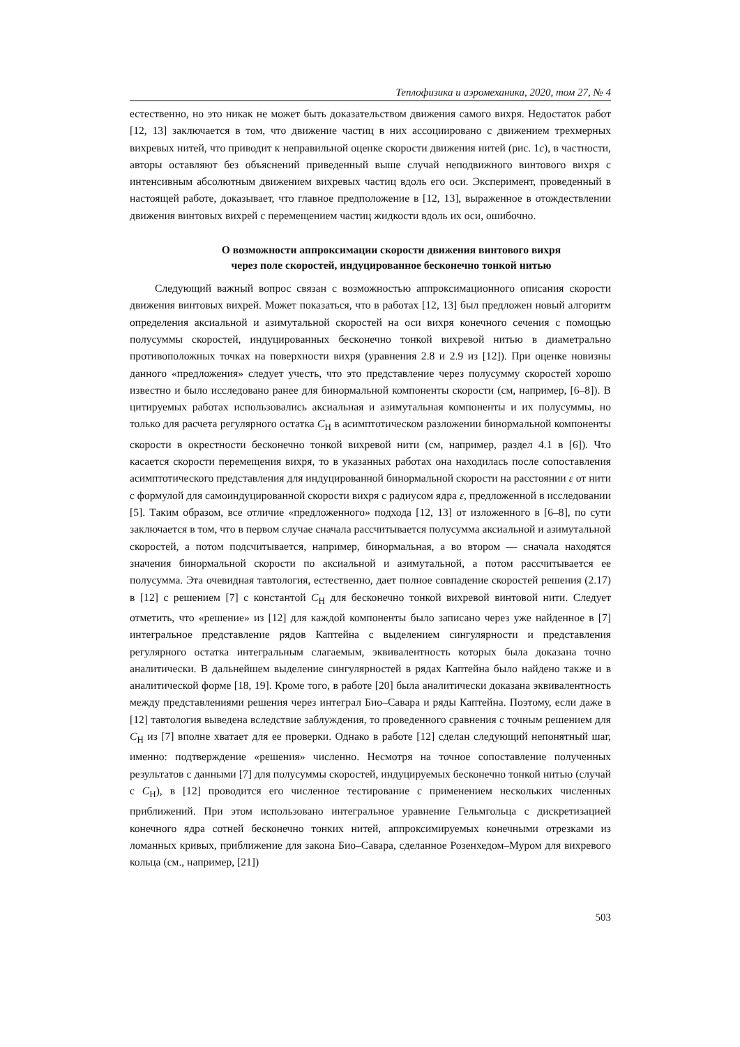Теплофизика и аэромеханика, 2020, том 27, № 4
естественно, но это никак не может быть доказательством движения самого вихря. Недостаток работ [12, 13] заключается в том, что движение частиц в них ассоциировано с движением трехмерных вихревых нитей, что приводит к неправильной оценке скорости движения нитей (рис. 1c), в частности, авторы оставляют без объяснений приведенный выше случай неподвижного винтового вихря с интенсивным абсолютным движением вихревых частиц вдоль его оси. Эксперимент, проведенный в настоящей работе, доказывает, что главное предположение в [12, 13], выраженное в отождествлении движения винтовых вихрей с перемещением частиц жидкости вдоль их оси, ошибочно.
О возможности аппроксимации скорости движения винтового вихря
через поле скоростей, индуцированное бесконечно тонкой нитью
Следующий важный вопрос связан с возможностью аппроксимационного описания скорости движения винтовых вихрей. Может показаться, что в работах [12, 13] был предложен новый алгоритм определения аксиальной и азимутальной скоростей на оси вихря конечного сечения с помощью полусуммы скоростей, индуцированных бесконечно тонкой вихревой нитью в диаметрально противоположных точках на поверхности вихря (уравнения 2.8 и 2.9 из [12]). При оценке новизны данного «предложения» следует учесть, что это представление через полусумму скоростей хорошо известно и было исследовано ранее для бинормальной компоненты скорости (см, например, [6–8]). В цитируемых работах использовались аксиальная и азимутальная компоненты и их полусуммы, но только для расчета регулярного остатка C<sub>H</sub> в асимптотическом разложении бинормальной компоненты скорости в окрестности бесконечно тонкой вихревой нити (см, например, раздел 4.1 в [6]). Что касается скорости перемещения вихря, то в указанных работах она находилась после сопоставления асимптотического представления для индуцированной бинормальной скорости на расстоянии ε от нити с формулой для самоиндуцированной скорости вихря с радиусом ядра ε, предложенной в исследовании [5]. Таким образом, все отличие «предложенного» подхода [12, 13] от изложенного в [6–8], по сути заключается в том, что в первом случае сначала рассчитывается полусумма аксиальной и азимутальной скоростей, а потом подсчитывается, например, бинормальная, а во втором — сначала находятся значения бинормальной скорости по аксиальной и азимутальной, а потом рассчитывается ее полусумма. Эта очевидная тавтология, естественно, дает полное совпадение скоростей решения (2.17) в [12] с решением [7] с константой C<sub>H</sub> для бесконечно тонкой вихревой винтовой нити. Следует отметить, что «решение» из [12] для каждой компоненты было записано через уже найденное в [7] интегральное представление рядов Каптейна с выделением сингулярности и представления регулярного остатка интегральным слагаемым, эквивалентность которых была доказана точно аналитически. В дальнейшем выделение сингулярностей в рядах Каптейна было найдено также и в аналитической форме [18, 19]. Кроме того, в работе [20] была аналитически доказана эквивалентность между представлениями решения через интеграл Био–Савара и ряды Каптейна. Поэтому, если даже в [12] тавтология выведена вследствие заблуждения, то проведенного сравнения с точным решением для C<sub>H</sub> из [7] вполне хватает для ее проверки. Однако в работе [12] сделан следующий непонятный шаг, именно: подтверждение «решения» численно. Несмотря на точное сопоставление полученных результатов с данными [7] для полусуммы скоростей, индуцируемых бесконечно тонкой нитью (случай с C<sub>H</sub>), в [12] проводится его численное тестирование с применением нескольких численных приближений. При этом использовано интегральное уравнение Гельмгольца с дискретизацией конечного ядра сотней бесконечно тонких нитей, аппроксимируемых конечными отрезками из ломанных кривых, приближение для закона Био–Савара, сделанное Розенхедом–Муром для вихревого кольца (см., например, [21])
503